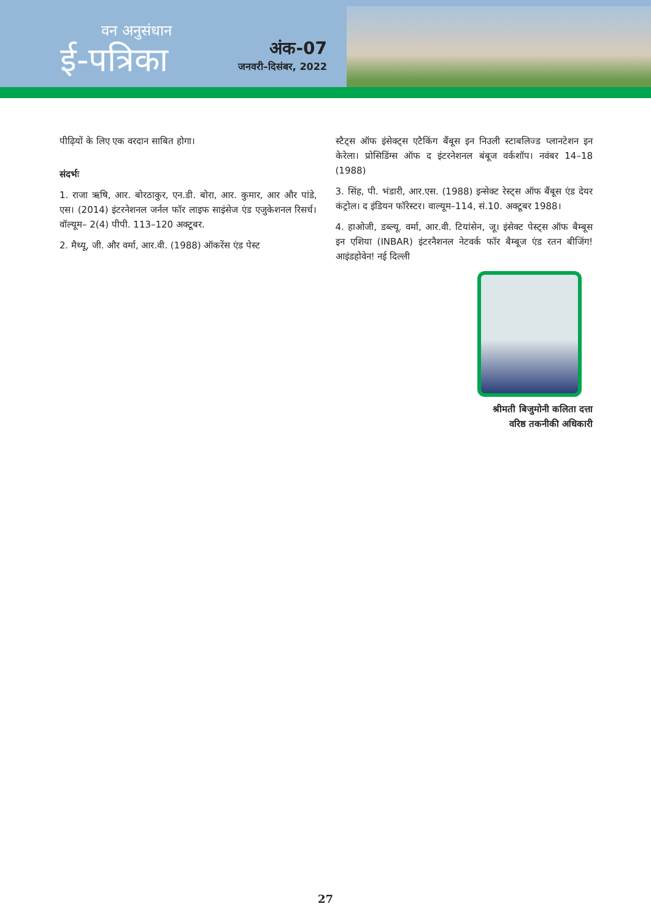वन अनुसंधान
ई-पत्रिका
अंक-07
जनवरी–दिसंबर, 2022
पीढ़ियों के लिए एक वरदान साबित होगा।
संदर्भः
1. राजा ऋषि, आर. बोरठाकुर, एन.डी. बोरा, आर. कुमार, आर और पांडे, एस। (2014) इंटरनेशनल जर्नल फॉर लाइफ साइंसेज एंड एजुकेशनल रिसर्च। वॉल्यूम– 2(4) पीपी. 113–120 अक्टूबर.
2. मैथ्यू, जी. और वर्मा, आर.वी. (1988) ऑकरेंस एंड पेस्ट
स्टैट्स ऑफ इंसेक्ट्स एटैकिंग बैंबूस इन निउली स्टाबलिज्ड प्लानटेशन इन केरेला। प्रोसिडिंग्स ऑफ द इंटरनेशनल बंबूज वर्कशॉप। नवंबर 14–18 (1988)
3. सिंह, पी. भंडारी, आर.एस. (1988) इन्सेक्ट रेस्ट्स ऑफ बैंबूस एंड देयर कंट्रोल। द इंडियन फॉरेस्टर। वाल्यूम–114, सं.10. अक्टूबर 1988।
4. हाओजी, डब्ल्यू. वर्मा, आर.वी. टियांसेन, जू। इंसेक्ट पेस्ट्स ऑफ बैम्बूस इन एशिया (INBAR) इंटरनैशनल नेटवर्क फॉर बैम्बूज एंड रतन बीजिंग! आइंडहोवेन! नई दिल्ली
श्रीमती बिजुमोनी कलिता दत्ता
वरिष्ठ तकनीकी अधिकारी
27